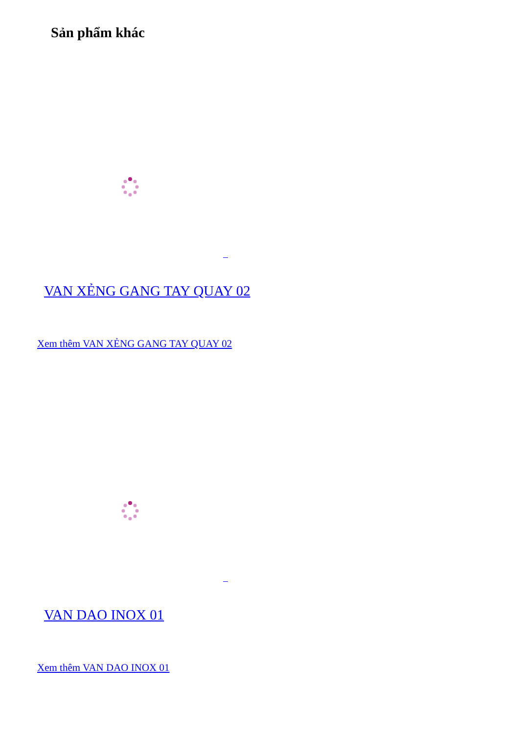Sản phẩm khác
VAN XẺNG GANG TAY QUAY 02
Xem thêm VAN XẺNG GANG TAY QUAY 02
VAN DAO INOX 01
Xem thêm VAN DAO INOX 01